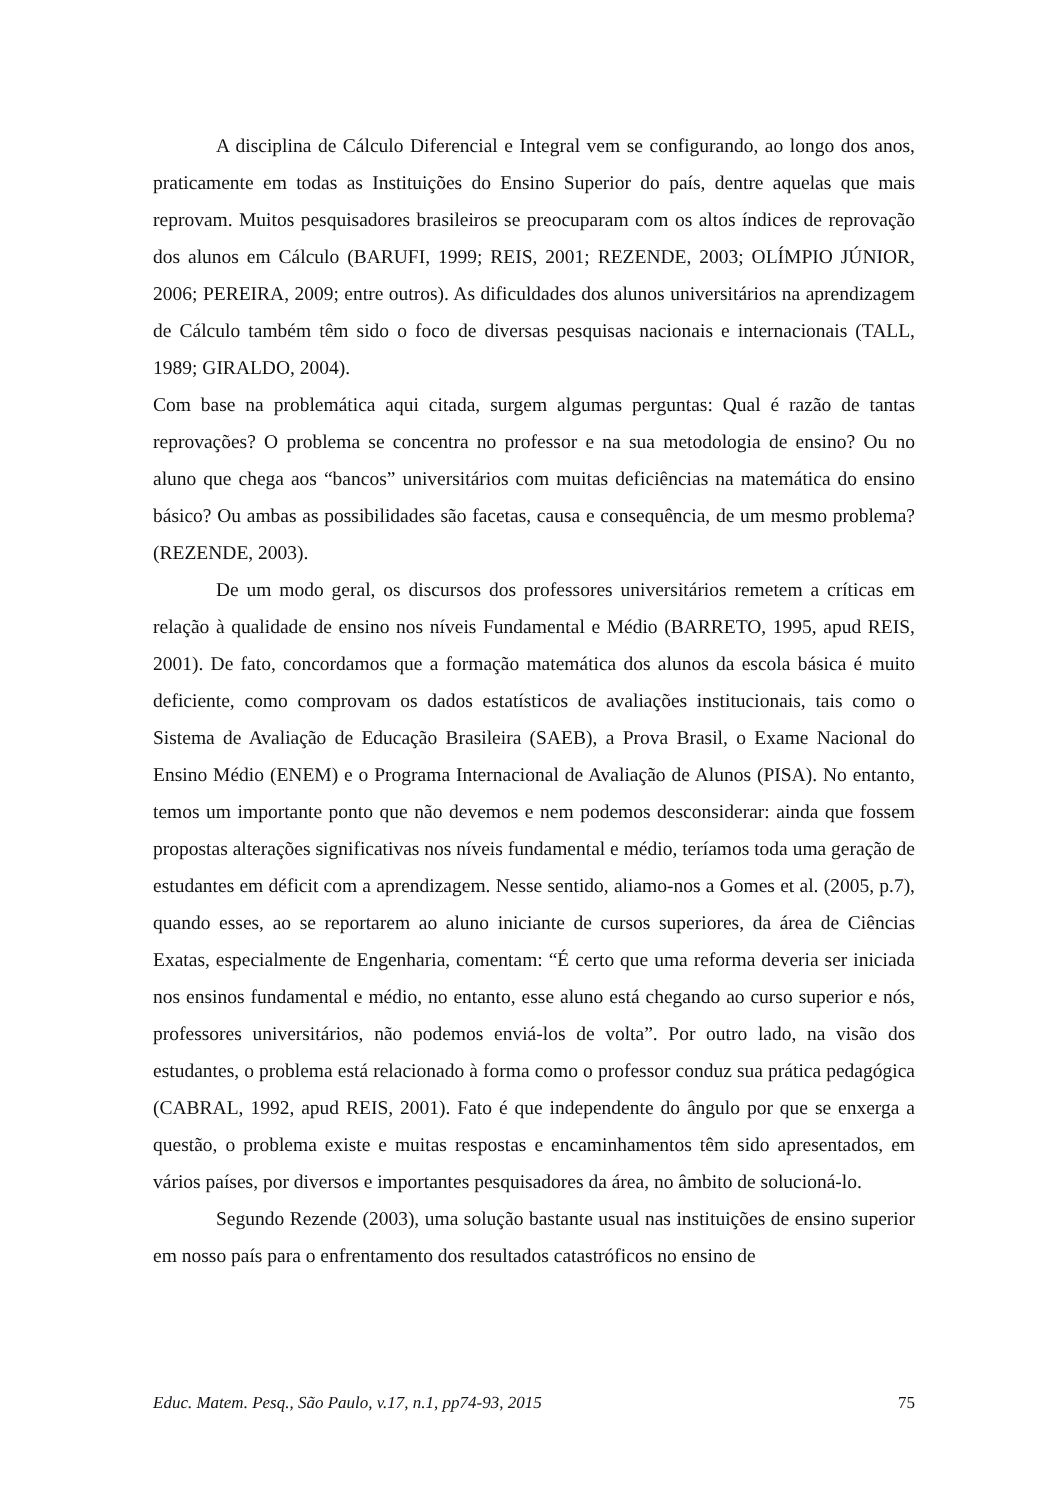A disciplina de Cálculo Diferencial e Integral vem se configurando, ao longo dos anos, praticamente em todas as Instituições do Ensino Superior do país, dentre aquelas que mais reprovam. Muitos pesquisadores brasileiros se preocuparam com os altos índices de reprovação dos alunos em Cálculo (BARUFI, 1999; REIS, 2001; REZENDE, 2003; OLÍMPIO JÚNIOR, 2006; PEREIRA, 2009; entre outros). As dificuldades dos alunos universitários na aprendizagem de Cálculo também têm sido o foco de diversas pesquisas nacionais e internacionais (TALL, 1989; GIRALDO, 2004).
Com base na problemática aqui citada, surgem algumas perguntas: Qual é razão de tantas reprovações? O problema se concentra no professor e na sua metodologia de ensino? Ou no aluno que chega aos “bancos” universitários com muitas deficiências na matemática do ensino básico? Ou ambas as possibilidades são facetas, causa e consequência, de um mesmo problema? (REZENDE, 2003).
De um modo geral, os discursos dos professores universitários remetem a críticas em relação à qualidade de ensino nos níveis Fundamental e Médio (BARRETO, 1995, apud REIS, 2001). De fato, concordamos que a formação matemática dos alunos da escola básica é muito deficiente, como comprovam os dados estatísticos de avaliações institucionais, tais como o Sistema de Avaliação de Educação Brasileira (SAEB), a Prova Brasil, o Exame Nacional do Ensino Médio (ENEM) e o Programa Internacional de Avaliação de Alunos (PISA). No entanto, temos um importante ponto que não devemos e nem podemos desconsiderar: ainda que fossem propostas alterações significativas nos níveis fundamental e médio, teríamos toda uma geração de estudantes em déficit com a aprendizagem. Nesse sentido, aliamo-nos a Gomes et al. (2005, p.7), quando esses, ao se reportarem ao aluno iniciante de cursos superiores, da área de Ciências Exatas, especialmente de Engenharia, comentam: “É certo que uma reforma deveria ser iniciada nos ensinos fundamental e médio, no entanto, esse aluno está chegando ao curso superior e nós, professores universitários, não podemos enviá-los de volta”. Por outro lado, na visão dos estudantes, o problema está relacionado à forma como o professor conduz sua prática pedagógica (CABRAL, 1992, apud REIS, 2001). Fato é que independente do ângulo por que se enxerga a questão, o problema existe e muitas respostas e encaminhamentos têm sido apresentados, em vários países, por diversos e importantes pesquisadores da área, no âmbito de solucioná-lo.
Segundo Rezende (2003), uma solução bastante usual nas instituições de ensino superior em nosso país para o enfrentamento dos resultados catastróficos no ensino de
Educ. Matem. Pesq., São Paulo, v.17, n.1, pp74-93, 2015 75